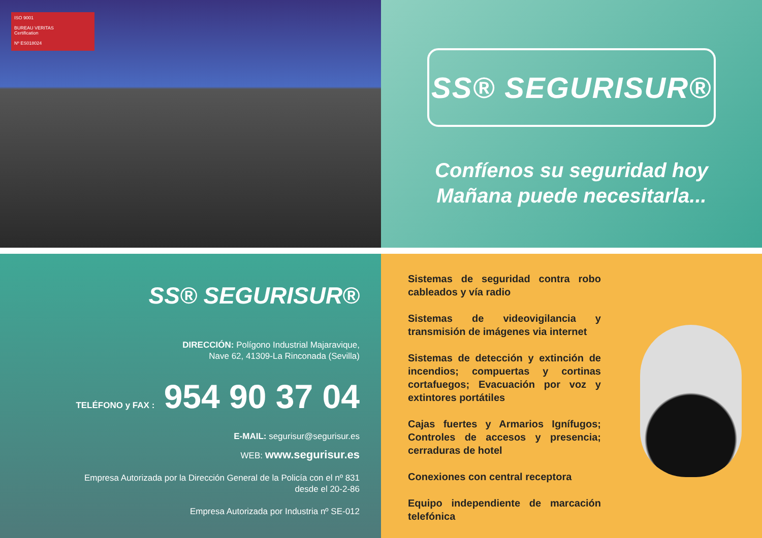ISO 9001
BUREAU VERITAS
Certification
Nº ES018024
SS® SEGURISUR®
Confíenos su seguridad hoy
Mañana puede necesitarla...
SS® SEGURISUR®
DIRECCIÓN: Polígono Industrial Majaravique,
Nave 62, 41309-La Rinconada (Sevilla)
TELÉFONO y FAX : 954 90 37 04
E-MAIL: segurisur@segurisur.es
WEB: www.segurisur.es
Empresa Autorizada por la Dirección General de la Policía con el nº 831
desde el 20-2-86
Empresa Autorizada por Industria nº SE-012
Sistemas de seguridad contra robo cableados y vía radio
Sistemas de videovigilancia y transmisión de imágenes via internet
Sistemas de detección y extinción de incendios; compuertas y cortinas cortafuegos; Evacuación por voz y extintores portátiles
Cajas fuertes y Armarios Ignífugos; Controles de accesos y presencia; cerraduras de hotel
Conexiones con central receptora
Equipo independiente de marcación telefónica